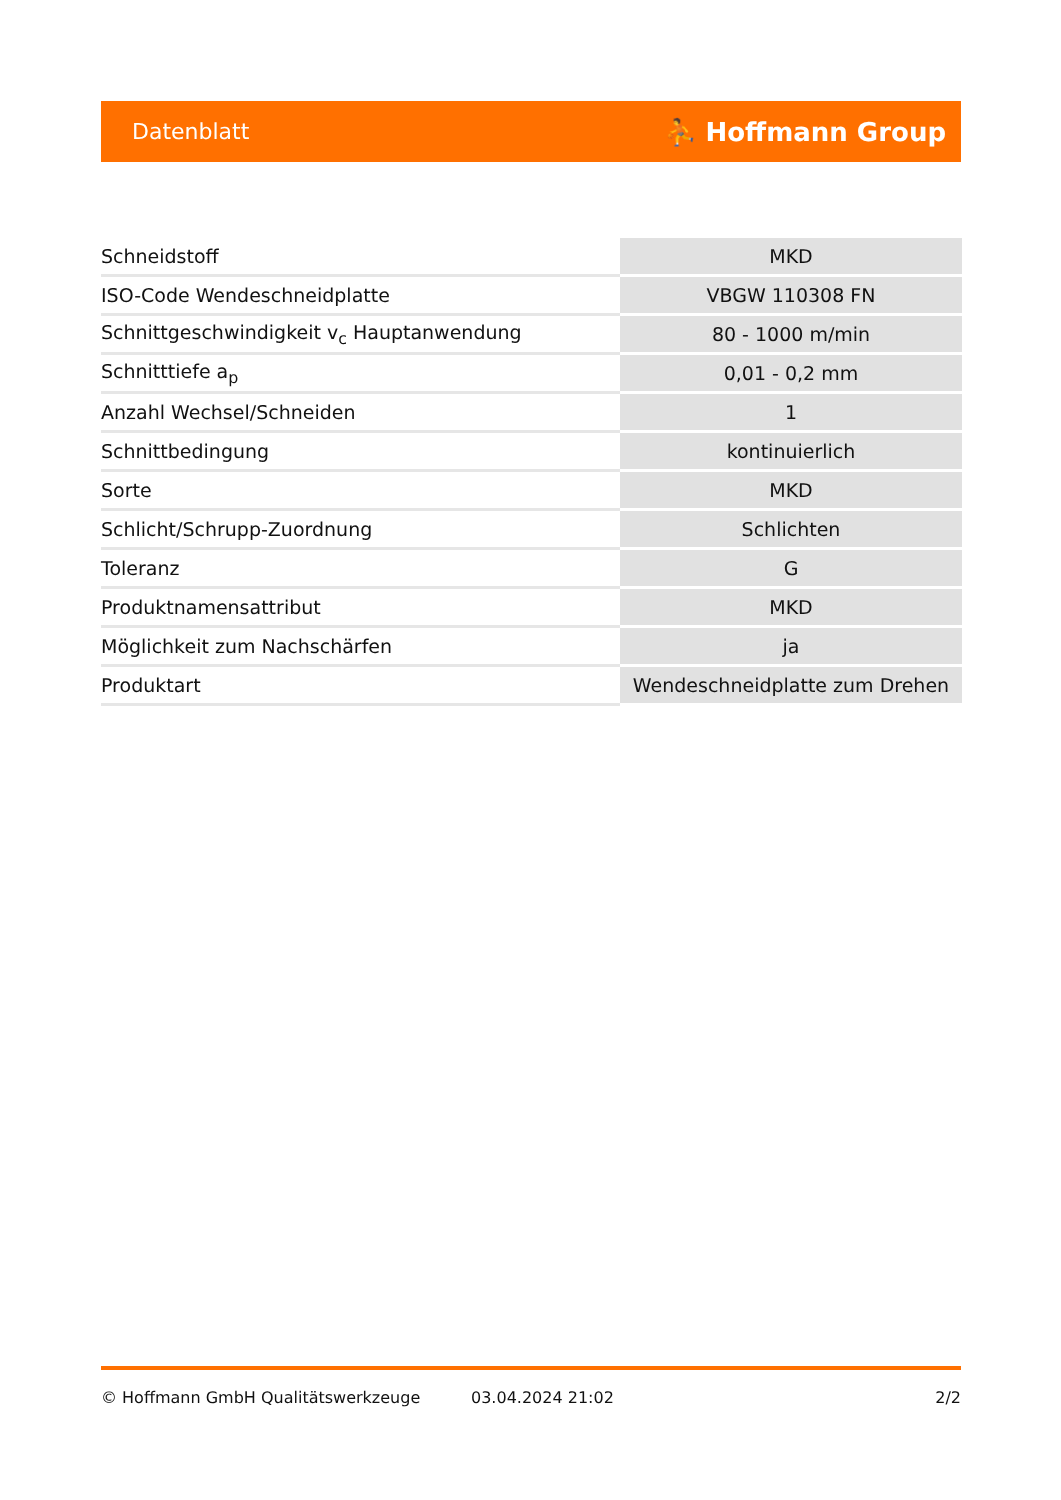Datenblatt ⛹ Hoffmann Group
| Schneidstoff | MKD |
| ISO-Code Wendeschneidplatte | VBGW 110308 FN |
| Schnittgeschwindigkeit v<sub>c</sub> Hauptanwendung | 80 - 1000 m/min |
| Schnitttiefe a<sub>p</sub> | 0,01 - 0,2 mm |
| Anzahl Wechsel/Schneiden | 1 |
| Schnittbedingung | kontinuierlich |
| Sorte | MKD |
| Schlicht/Schrupp-Zuordnung | Schlichten |
| Toleranz | G |
| Produktnamensattribut | MKD |
| Möglichkeit zum Nachschärfen | ja |
| Produktart | Wendeschneidplatte zum Drehen |
© Hoffmann GmbH Qualitätswerkzeuge 03.04.2024 21:02 2/2